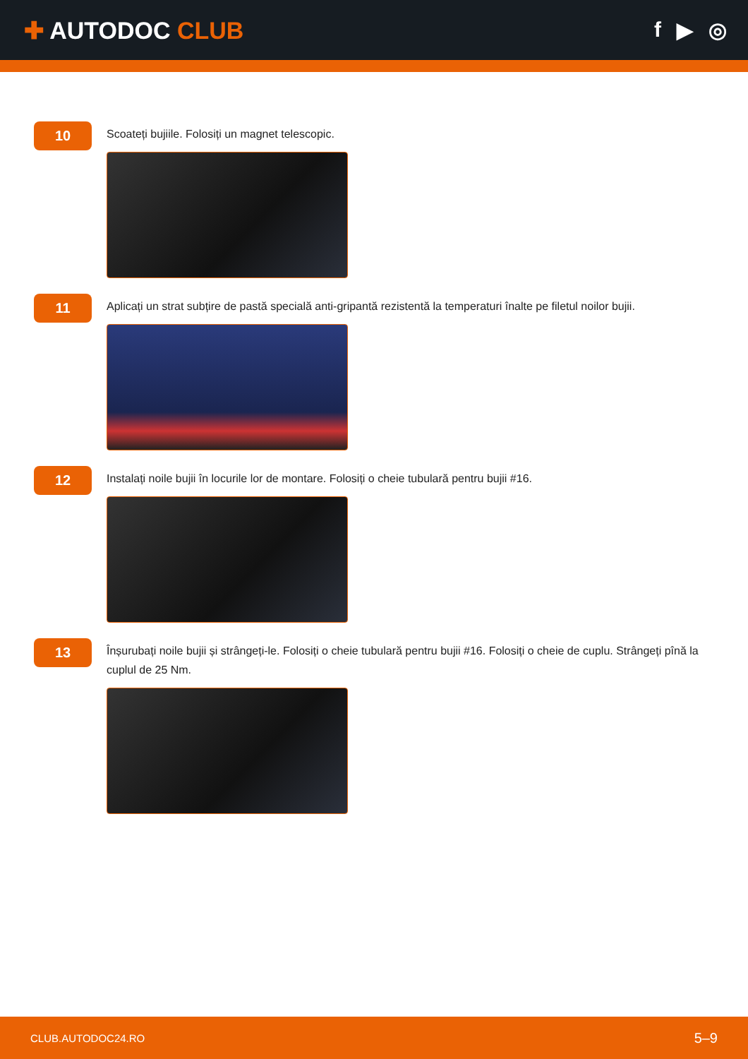✚ AUTODOC CLUB f ▶ ◎
10
Scoateți bujiile. Folosiți un magnet telescopic.
11
Aplicați un strat subțire de pastă specială anti-gripantă rezistentă la temperaturi înalte pe filetul noilor bujii.
12
Instalați noile bujii în locurile lor de montare. Folosiți o cheie tubulară pentru bujii #16.
13
Înșurubați noile bujii și strângeți-le. Folosiți o cheie tubulară pentru bujii #16. Folosiți o cheie de cuplu. Strângeți pînă la cuplul de 25 Nm.
CLUB.AUTODOC24.RO 5–9